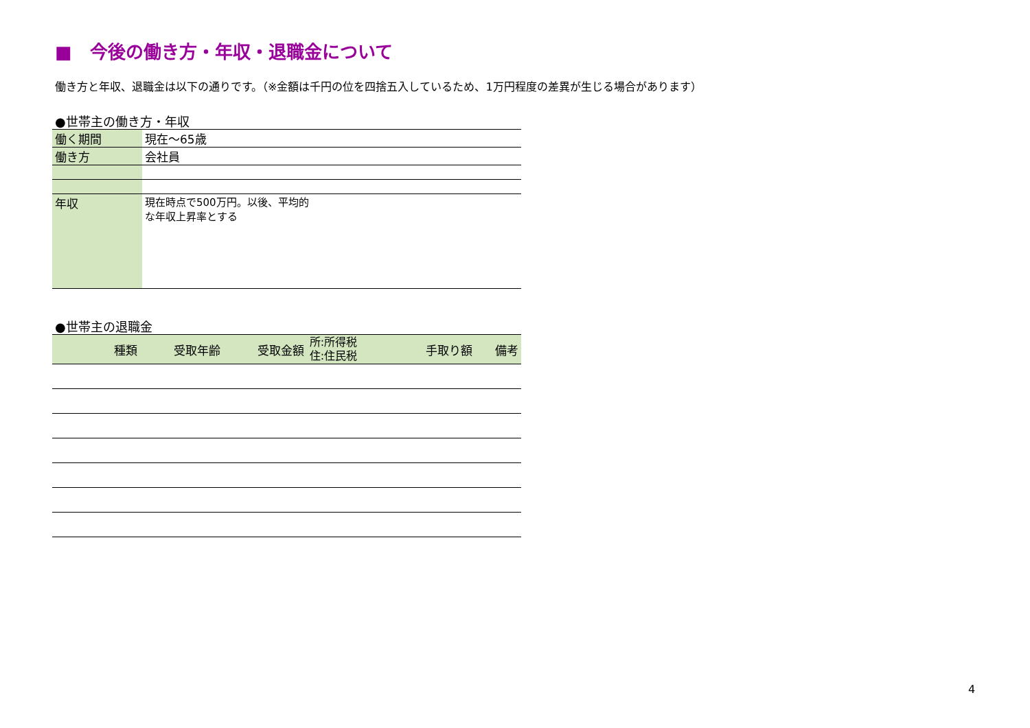■　今後の働き方・年収・退職金について
働き方と年収、退職金は以下の通りです。（※金額は千円の位を四捨五入しているため、1万円程度の差異が生じる場合があります）
●世帯主の働き方・年収
| 働く期間 | 現在～65歳 |
| 働き方 | 会社員 |
| 年収 | 現在時点で500万円。以後、平均的 な年収上昇率とする |
●世帯主の退職金
| 種類 | 受取年齢 | 受取金額 | 所:所得税 住:住民税 | 手取り額 | 備考 |
| --- | --- | --- | --- | --- | --- |
4